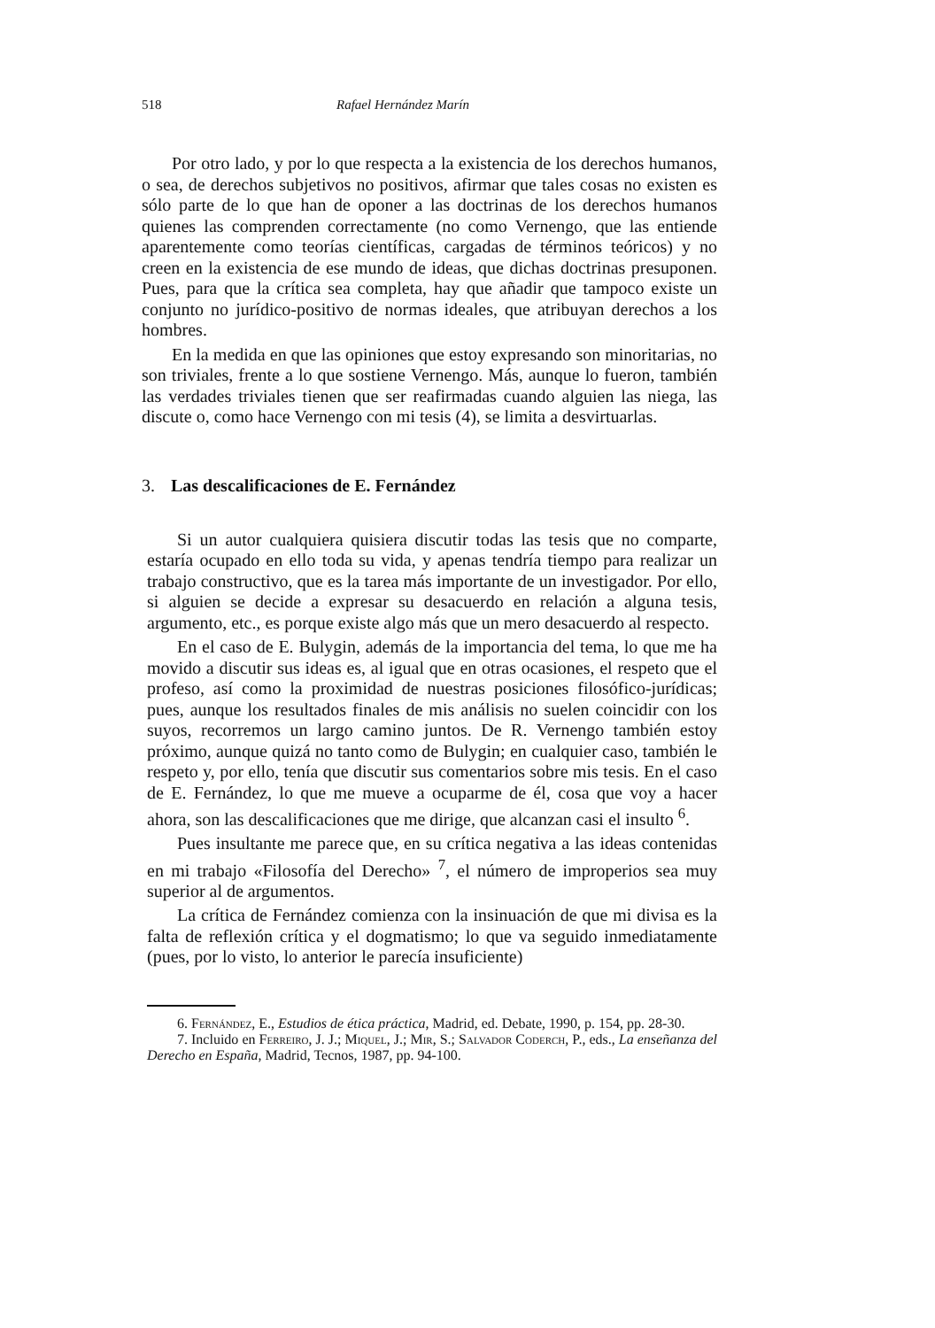518 Rafael Hernández Marín
Por otro lado, y por lo que respecta a la existencia de los derechos humanos, o sea, de derechos subjetivos no positivos, afirmar que tales cosas no existen es sólo parte de lo que han de oponer a las doctrinas de los derechos humanos quienes las comprenden correctamente (no como Vernengo, que las entiende aparentemente como teorías científicas, cargadas de términos teóricos) y no creen en la existencia de ese mundo de ideas, que dichas doctrinas presuponen. Pues, para que la crítica sea completa, hay que añadir que tampoco existe un conjunto no jurídico-positivo de normas ideales, que atribuyan derechos a los hombres.
En la medida en que las opiniones que estoy expresando son minoritarias, no son triviales, frente a lo que sostiene Vernengo. Más, aunque lo fueron, también las verdades triviales tienen que ser reafirmadas cuando alguien las niega, las discute o, como hace Vernengo con mi tesis (4), se limita a desvirtuarlas.
3. Las descalificaciones de E. Fernández
Si un autor cualquiera quisiera discutir todas las tesis que no comparte, estaría ocupado en ello toda su vida, y apenas tendría tiempo para realizar un trabajo constructivo, que es la tarea más importante de un investigador. Por ello, si alguien se decide a expresar su desacuerdo en relación a alguna tesis, argumento, etc., es porque existe algo más que un mero desacuerdo al respecto.
En el caso de E. Bulygin, además de la importancia del tema, lo que me ha movido a discutir sus ideas es, al igual que en otras ocasiones, el respeto que el profeso, así como la proximidad de nuestras posiciones filosófico-jurídicas; pues, aunque los resultados finales de mis análisis no suelen coincidir con los suyos, recorremos un largo camino juntos. De R. Vernengo también estoy próximo, aunque quizá no tanto como de Bulygin; en cualquier caso, también le respeto y, por ello, tenía que discutir sus comentarios sobre mis tesis. En el caso de E. Fernández, lo que me mueve a ocuparme de él, cosa que voy a hacer ahora, son las descalificaciones que me dirige, que alcanzan casi el insulto <sup>6</sup>.
Pues insultante me parece que, en su crítica negativa a las ideas contenidas en mi trabajo «Filosofía del Derecho» <sup>7</sup>, el número de improperios sea muy superior al de argumentos.
La crítica de Fernández comienza con la insinuación de que mi divisa es la falta de reflexión crítica y el dogmatismo; lo que va seguido inmediatamente (pues, por lo visto, lo anterior le parecía insuficiente)
6. Fernández, E., Estudios de ética práctica, Madrid, ed. Debate, 1990, p. 154, pp. 28-30.
7. Incluido en Ferreiro, J. J.; Miquel, J.; Mir, S.; Salvador Coderch, P., eds., La enseñanza del Derecho en España, Madrid, Tecnos, 1987, pp. 94-100.